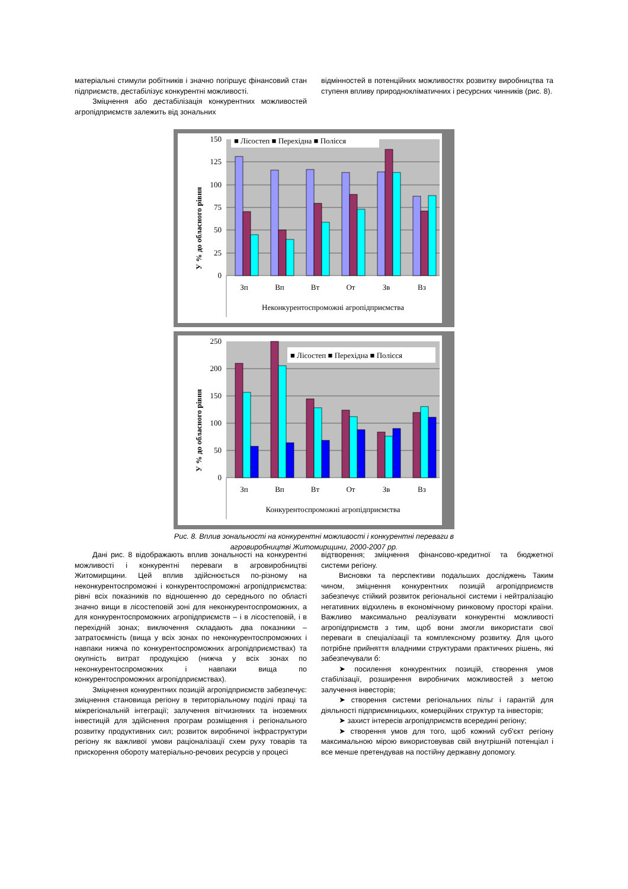матеріальні стимули робітників і значно погіршує фінансовий стан підприємств, дестабілізує конкурентні можливості.
Зміцнення або дестабілізація конкурентних можливостей агропідприємств залежить від зональних
відмінностей в потенційних можливостях розвитку виробництва та ступеня впливу природнокліматичних і ресурсних чинників (рис. 8).
150
125
100
75
50
25
0
У % до обласного рівня
■ Лісостеп ■ Перехідна ■ Полісся
Зп
Вп
Вт
От
Зв
Вз
Неконкурентоспроможні агропідприємства
250
200
150
100
50
0
У % до обласного рівня
■ Лісостеп ■ Перехідна ■ Полісся
Зп
Вп
Вт
От
Зв
Вз
Конкурентоспроможні агропідприємства
Рис. 8. Вплив зональності на конкурентні можливості і конкурентні переваги в
агровиробництві Житомирщини, 2000-2007 рр.
Дані рис. 8 відображають вплив зональності на конкурентні можливості і конкурентні переваги в агровиробництві Житомирщини. Цей вплив здійснюється по-різному на неконкурентоспроможні і конкурентоспроможні агропідприємства: рівні всіх показників по відношенню до середнього по області значно вищи в лісостеповій зоні для неконкурентоспроможних, а для конкурентоспроможних агропідприємств – і в лісостеповій, і в перехідній зонах; виключення складають два показники – затратоємність (вища у всіх зонах по неконкурентоспроможних і навпаки нижча по конкурентоспроможних агропідприємствах) та окупність витрат продукцією (нижча у всіх зонах по неконкурентоспроможних і навпаки вища по конкурентоспроможних агропідприємствах).
Зміцнення конкурентних позицій агропідприємств забезпечує: зміцнення становища регіону в територіальному поділі праці та міжрегіональній інтеграції; залучення вітчизняних та іноземних інвестицій для здійснення програм розміщення і регіонального розвитку продуктивних сил; розвиток виробничої інфраструктури регіону як важливої умови раціоналізації схем руху товарів та прискорення обороту матеріально-речових ресурсів у процесі
відтворення; зміцнення фінансово-кредитної та бюджетної системи регіону.
Висновки та перспективи подальших досліджень Таким чином, зміцнення конкурентних позицій агропідприємств забезпечує стійкий розвиток регіональної системи і нейтралізацію негативних відхилень в економічному ринковому просторі країни. Важливо максимально реалізувати конкурентні можливості агропідприємств з тим, щоб вони змогли використати свої переваги в спеціалізації та комплексному розвитку. Для цього потрібне прийняття владними структурами практичних рішень, які забезпечували б:
➤ посилення конкурентних позицій, створення умов стабілізації, розширення виробничих можливостей з метою залучення інвесторів;
➤ створення системи регіональних пільг і гарантій для діяльності підприємницьких, комерційних структур та інвесторів;
➤ захист інтересів агропідприємств всередині регіону;
➤ створення умов для того, щоб кожний суб'єкт регіону максимальною мірою використовував свій внутрішній потенціал і все менше претендував на постійну державну допомогу.